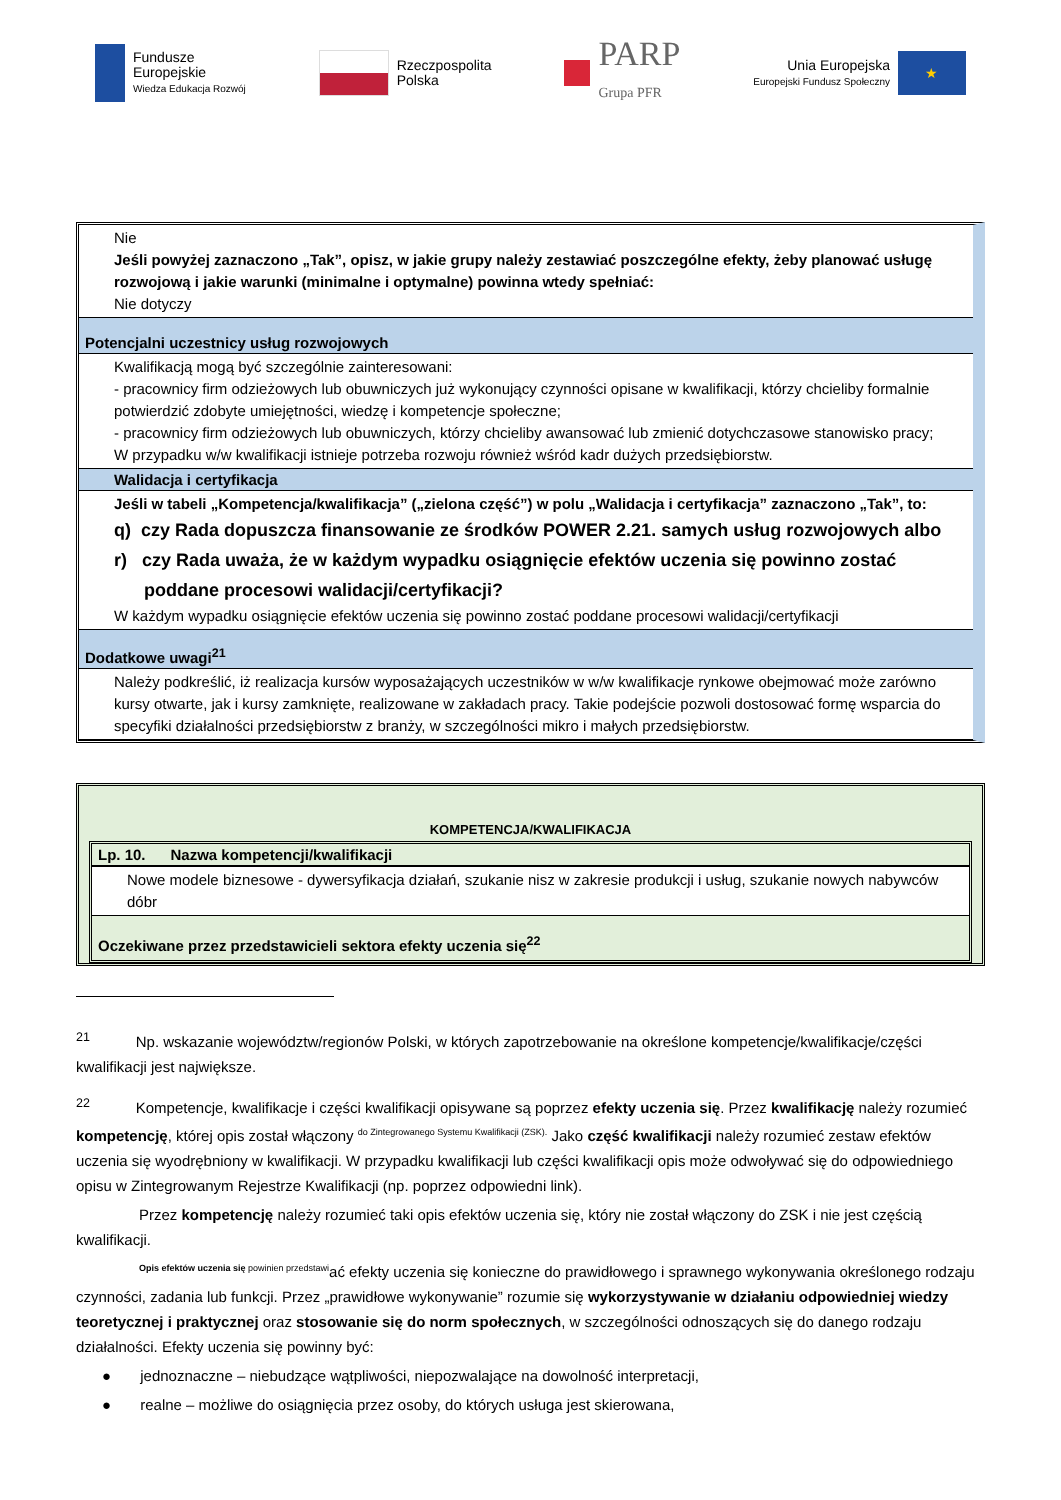Fundusze
Europejskie
Wiedza Edukacja Rozwój
Rzeczpospolita
Polska
PARP
Grupa PFR
Unia Europejska
Europejski Fundusz Społeczny
★
Nie
Jeśli powyżej zaznaczono „Tak”, opisz, w jakie grupy należy zestawiać poszczególne efekty, żeby planować usługę rozwojową i jakie warunki (minimalne i optymalne) powinna wtedy spełniać:
Nie dotyczy
Potencjalni uczestnicy usług rozwojowych
Kwalifikacją mogą być szczególnie zainteresowani:
- pracownicy firm odzieżowych lub obuwniczych już wykonujący czynności opisane w kwalifikacji, którzy chcieliby formalnie potwierdzić zdobyte umiejętności, wiedzę i kompetencje społeczne;
- pracownicy firm odzieżowych lub obuwniczych, którzy chcieliby awansować lub zmienić dotychczasowe stanowisko pracy;
W przypadku w/w kwalifikacji istnieje potrzeba rozwoju również wśród kadr dużych przedsiębiorstw.
Walidacja i certyfikacja
Jeśli w tabeli „Kompetencja/kwalifikacja” („zielona część”) w polu „Walidacja i certyfikacja” zaznaczono „Tak”, to:
q) czy Rada dopuszcza finansowanie ze środków POWER 2.21. samych usług rozwojowych albo
r) czy Rada uważa, że w każdym wypadku osiągnięcie efektów uczenia się powinno zostać
poddane procesowi walidacji/certyfikacji?
W każdym wypadku osiągnięcie efektów uczenia się powinno zostać poddane procesowi walidacji/certyfikacji
Dodatkowe uwagi<sup>21</sup>
Należy podkreślić, iż realizacja kursów wyposażających uczestników w w/w kwalifikacje rynkowe obejmować może zarówno kursy otwarte, jak i kursy zamknięte, realizowane w zakładach pracy. Takie podejście pozwoli dostosować formę wsparcia do specyfiki działalności przedsiębiorstw z branży, w szczególności mikro i małych przedsiębiorstw.
KOMPETENCJA/KWALIFIKACJA
Lp. 10. Nazwa kompetencji/kwalifikacji
Nowe modele biznesowe - dywersyfikacja działań, szukanie nisz w zakresie produkcji i usług, szukanie nowych nabywców dóbr
Oczekiwane przez przedstawicieli sektora efekty uczenia się<sup>22</sup>
<sup>21</sup> Np. wskazanie województw/regionów Polski, w których zapotrzebowanie na określone kompetencje/kwalifikacje/części kwalifikacji jest największe.
<sup>22</sup> Kompetencje, kwalifikacje i części kwalifikacji opisywane są poprzez efekty uczenia się. Przez kwalifikację należy rozumieć kompetencję, której opis został włączony <sup>do Zintegrowanego Systemu Kwalifikacji (ZSK).</sup> Jako część kwalifikacji należy rozumieć zestaw efektów uczenia się wyodrębniony w kwalifikacji. W przypadku kwalifikacji lub części kwalifikacji opis może odwoływać się do odpowiedniego opisu w Zintegrowanym Rejestrze Kwalifikacji (np. poprzez odpowiedni link).
Przez kompetencję należy rozumieć taki opis efektów uczenia się, który nie został włączony do ZSK i nie jest częścią kwalifikacji.
<sup>Opis efektów uczenia się powinien przedstawi</sup>ać efekty uczenia się konieczne do prawidłowego i sprawnego wykonywania określonego rodzaju czynności, zadania lub funkcji. Przez „prawidłowe wykonywanie” rozumie się wykorzystywanie w działaniu odpowiedniej wiedzy teoretycznej i praktycznej oraz stosowanie się do norm społecznych, w szczególności odnoszących się do danego rodzaju działalności. Efekty uczenia się powinny być:
● jednoznaczne – niebudzące wątpliwości, niepozwalające na dowolność interpretacji,
● realne – możliwe do osiągnięcia przez osoby, do których usługa jest skierowana,